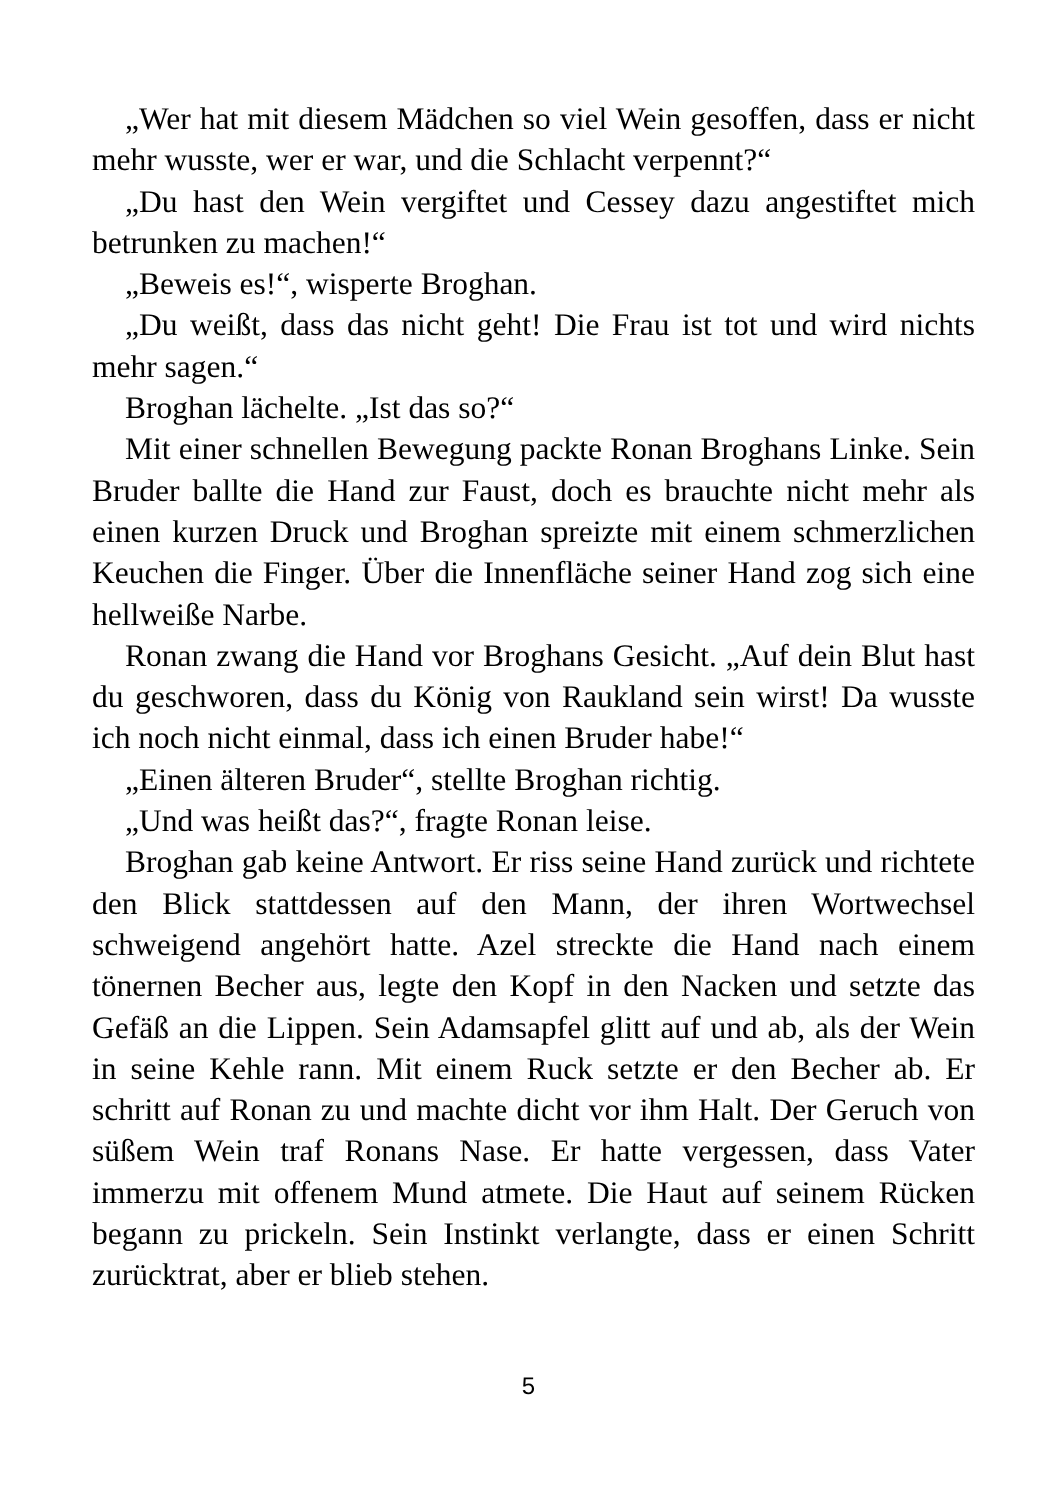„Wer hat mit diesem Mädchen so viel Wein gesoffen, dass er nicht mehr wusste, wer er war, und die Schlacht verpennt?“
„Du hast den Wein vergiftet und Cessey dazu angestiftet mich betrunken zu machen!“
„Beweis es!“, wisperte Broghan.
„Du weißt, dass das nicht geht! Die Frau ist tot und wird nichts mehr sagen.“
Broghan lächelte. „Ist das so?“
Mit einer schnellen Bewegung packte Ronan Broghans Linke. Sein Bruder ballte die Hand zur Faust, doch es brauchte nicht mehr als einen kurzen Druck und Broghan spreizte mit einem schmerzlichen Keuchen die Finger. Über die Innenfläche seiner Hand zog sich eine hellweiße Narbe.
Ronan zwang die Hand vor Broghans Gesicht. „Auf dein Blut hast du geschworen, dass du König von Raukland sein wirst! Da wusste ich noch nicht einmal, dass ich einen Bruder habe!“
„Einen älteren Bruder“, stellte Broghan richtig.
„Und was heißt das?“, fragte Ronan leise.
Broghan gab keine Antwort. Er riss seine Hand zurück und richtete den Blick stattdessen auf den Mann, der ihren Wortwechsel schweigend angehört hatte. Azel streckte die Hand nach einem tönernen Becher aus, legte den Kopf in den Nacken und setzte das Gefäß an die Lippen. Sein Adamsapfel glitt auf und ab, als der Wein in seine Kehle rann. Mit einem Ruck setzte er den Becher ab. Er schritt auf Ronan zu und machte dicht vor ihm Halt. Der Geruch von süßem Wein traf Ronans Nase. Er hatte vergessen, dass Vater immerzu mit offenem Mund atmete. Die Haut auf seinem Rücken begann zu prickeln. Sein Instinkt verlangte, dass er einen Schritt zurücktrat, aber er blieb stehen.
5